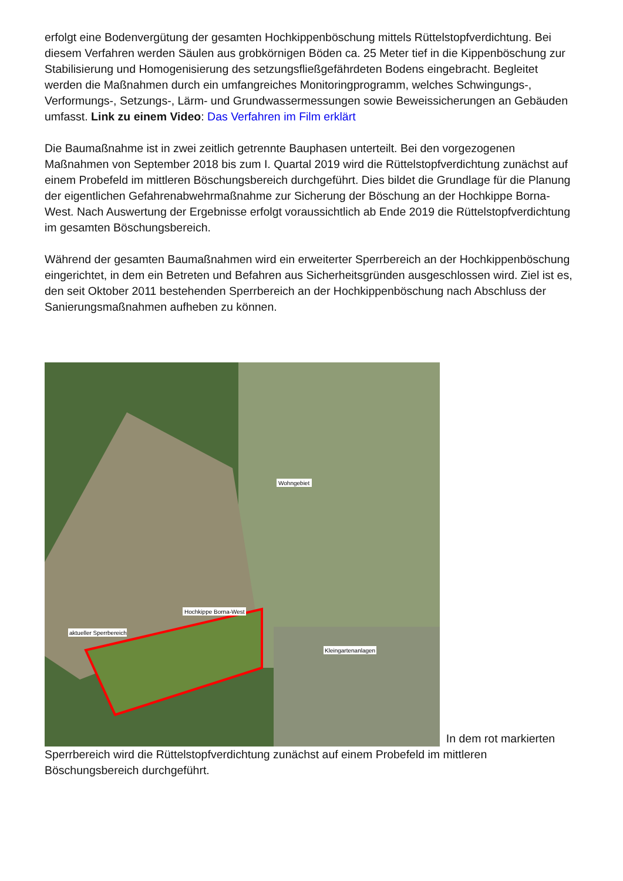erfolgt eine Bodenvergütung der gesamten Hochkippenböschung mittels Rüttelstopfverdichtung. Bei diesem Verfahren werden Säulen aus grobkörnigen Böden ca. 25 Meter tief in die Kippenböschung zur Stabilisierung und Homogenisierung des setzungsfließgefährdeten Bodens eingebracht. Begleitet werden die Maßnahmen durch ein umfangreiches Monitoringprogramm, welches Schwingungs-, Verformungs-, Setzungs-, Lärm- und Grundwassermessungen sowie Beweissicherungen an Gebäuden umfasst. Link zu einem Video: Das Verfahren im Film erklärt
Die Baumaßnahme ist in zwei zeitlich getrennte Bauphasen unterteilt. Bei den vorgezogenen Maßnahmen von September 2018 bis zum I. Quartal 2019 wird die Rüttelstopfverdichtung zunächst auf einem Probefeld im mittleren Böschungsbereich durchgeführt. Dies bildet die Grundlage für die Planung der eigentlichen Gefahrenabwehrmaßnahme zur Sicherung der Böschung an der Hochkippe Borna-West. Nach Auswertung der Ergebnisse erfolgt voraussichtlich ab Ende 2019 die Rüttelstopfverdichtung im gesamten Böschungsbereich.
Während der gesamten Baumaßnahmen wird ein erweiterter Sperrbereich an der Hochkippenböschung eingerichtet, in dem ein Betreten und Befahren aus Sicherheitsgründen ausgeschlossen wird. Ziel ist es, den seit Oktober 2011 bestehenden Sperrbereich an der Hochkippenböschung nach Abschluss der Sanierungsmaßnahmen aufheben zu können.
Wohngebiet
Hochkippe Borna-West
aktueller Sperrbereich
Kleingartenanlagen
In dem rot markierten Sperrbereich wird die Rüttelstopfverdichtung zunächst auf einem Probefeld im mittleren Böschungsbereich durchgeführt.